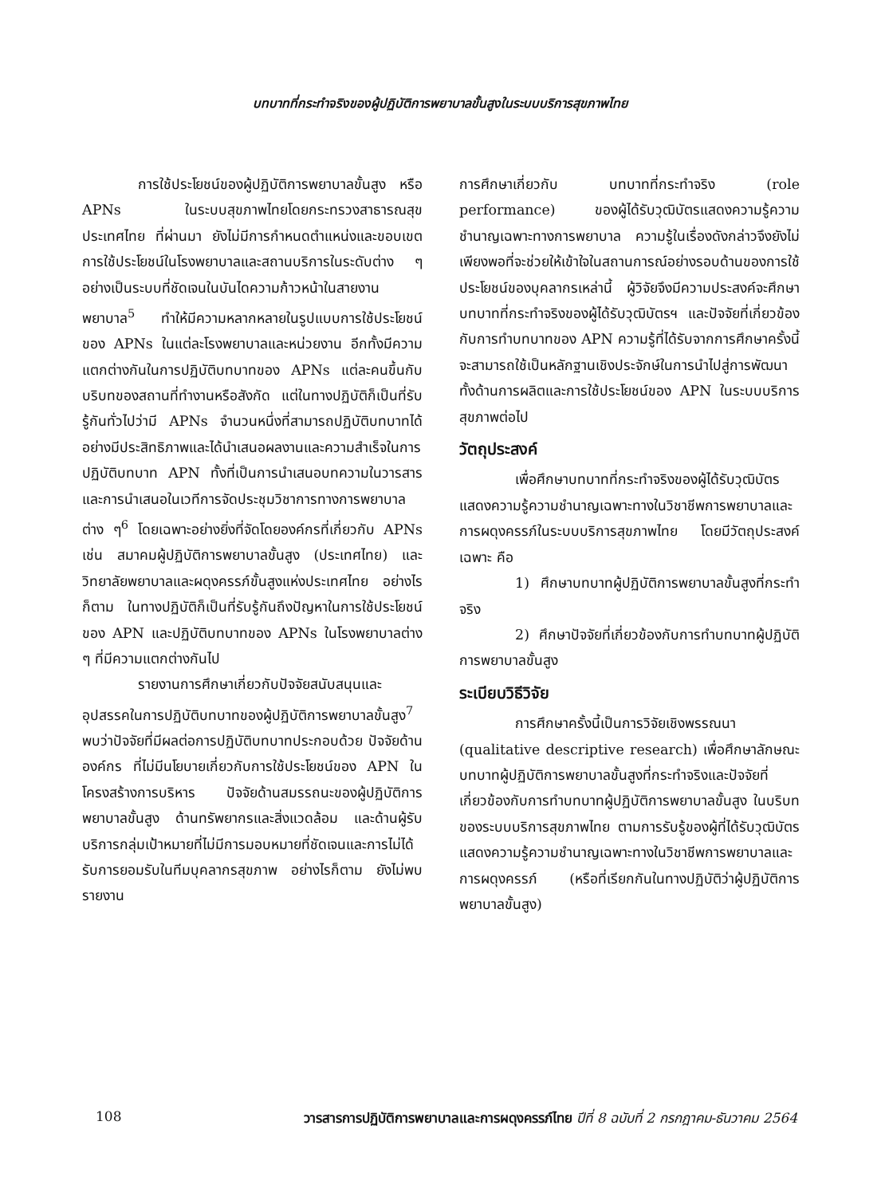บทบาทที่กระทำจริงของผู้ปฏิบัติการพยาบาลขั้นสูงในระบบบริการสุขภาพไทย
การใช้ประโยชน์ของผู้ปฏิบัติการพยาบาลขั้นสูง หรือ APNs ในระบบสุขภาพไทยโดยกระทรวงสาธารณสุข ประเทศไทย ที่ผ่านมา ยังไม่มีการกำหนดตำแหน่งและขอบเขตการใช้ประโยชน์ในโรงพยาบาลและสถานบริการในระดับต่าง ๆ อย่างเป็นระบบที่ชัดเจนในบันไดความก้าวหน้าในสายงานพยาบาล<sup>5</sup> ทำให้มีความหลากหลายในรูปแบบการใช้ประโยชน์ของ APNs ในแต่ละโรงพยาบาลและหน่วยงาน อีกทั้งมีความแตกต่างกันในการปฏิบัติบทบาทของ APNs แต่ละคนขึ้นกับบริบทของสถานที่ทำงานหรือสังกัด แต่ในทางปฏิบัติก็เป็นที่รับรู้กันทั่วไปว่ามี APNs จำนวนหนึ่งที่สามารถปฏิบัติบทบาทได้อย่างมีประสิทธิภาพและได้นำเสนอผลงานและความสำเร็จในการปฏิบัติบทบาท APN ทั้งที่เป็นการนำเสนอบทความในวารสารและการนำเสนอในเวทีการจัดประชุมวิชาการทางการพยาบาลต่าง ๆ<sup>6</sup> โดยเฉพาะอย่างยิ่งที่จัดโดยองค์กรที่เกี่ยวกับ APNs เช่น สมาคมผู้ปฏิบัติการพยาบาลขั้นสูง (ประเทศไทย) และวิทยาลัยพยาบาลและผดุงครรภ์ขั้นสูงแห่งประเทศไทย อย่างไรก็ตาม ในทางปฏิบัติก็เป็นที่รับรู้กันถึงปัญหาในการใช้ประโยชน์ของ APN และปฏิบัติบทบาทของ APNs ในโรงพยาบาลต่าง ๆ ที่มีความแตกต่างกันไป
รายงานการศึกษาเกี่ยวกับปัจจัยสนับสนุนและอุปสรรคในการปฏิบัติบทบาทของผู้ปฏิบัติการพยาบาลขั้นสูง<sup>7</sup> พบว่าปัจจัยที่มีผลต่อการปฏิบัติบทบาทประกอบด้วย ปัจจัยด้านองค์กร ที่ไม่มีนโยบายเกี่ยวกับการใช้ประโยชน์ของ APN ในโครงสร้างการบริหาร ปัจจัยด้านสมรรถนะของผู้ปฏิบัติการพยาบาลขั้นสูง ด้านทรัพยากรและสิ่งแวดล้อม และด้านผู้รับบริการกลุ่มเป้าหมายที่ไม่มีการมอบหมายที่ชัดเจนและการไม่ได้รับการยอมรับในทีมบุคลากรสุขภาพ อย่างไรก็ตาม ยังไม่พบรายงาน
การศึกษาเกี่ยวกับ บทบาทที่กระทำจริง (role performance) ของผู้ได้รับวุฒิบัตรแสดงความรู้ความชำนาญเฉพาะทางการพยาบาล ความรู้ในเรื่องดังกล่าวจึงยังไม่เพียงพอที่จะช่วยให้เข้าใจในสถานการณ์อย่างรอบด้านของการใช้ประโยชน์ของบุคลากรเหล่านี้ ผู้วิจัยจึงมีความประสงค์จะศึกษาบทบาทที่กระทำจริงของผู้ได้รับวุฒิบัตรฯ และปัจจัยที่เกี่ยวข้องกับการทำบทบาทของ APN ความรู้ที่ได้รับจากการศึกษาครั้งนี้จะสามารถใช้เป็นหลักฐานเชิงประจักษ์ในการนำไปสู่การพัฒนาทั้งด้านการผลิตและการใช้ประโยชน์ของ APN ในระบบบริการสุขภาพต่อไป
วัตถุประสงค์
เพื่อศึกษาบทบาทที่กระทำจริงของผู้ได้รับวุฒิบัตรแสดงความรู้ความชำนาญเฉพาะทางในวิชาชีพการพยาบาลและการผดุงครรภ์ในระบบบริการสุขภาพไทย โดยมีวัตถุประสงค์เฉพาะ คือ
1) ศึกษาบทบาทผู้ปฏิบัติการพยาบาลขั้นสูงที่กระทำจริง
2) ศึกษาปัจจัยที่เกี่ยวข้องกับการทำบทบาทผู้ปฏิบัติการพยาบาลขั้นสูง
ระเบียบวิธีวิจัย
การศึกษาครั้งนี้เป็นการวิจัยเชิงพรรณนา (qualitative descriptive research) เพื่อศึกษาลักษณะบทบาทผู้ปฏิบัติการพยาบาลขั้นสูงที่กระทำจริงและปัจจัยที่เกี่ยวข้องกับการทำบทบาทผู้ปฏิบัติการพยาบาลขั้นสูง ในบริบทของระบบบริการสุขภาพไทย ตามการรับรู้ของผู้ที่ได้รับวุฒิบัตรแสดงความรู้ความชำนาญเฉพาะทางในวิชาชีพการพยาบาลและการผดุงครรภ์ (หรือที่เรียกกันในทางปฏิบัติว่าผู้ปฏิบัติการพยาบาลขั้นสูง)
108 วารสารการปฏิบัติการพยาบาลและการผดุงครรภ์ไทย ปีที่ 8 ฉบับที่ 2 กรกฎาคม-ธันวาคม 2564